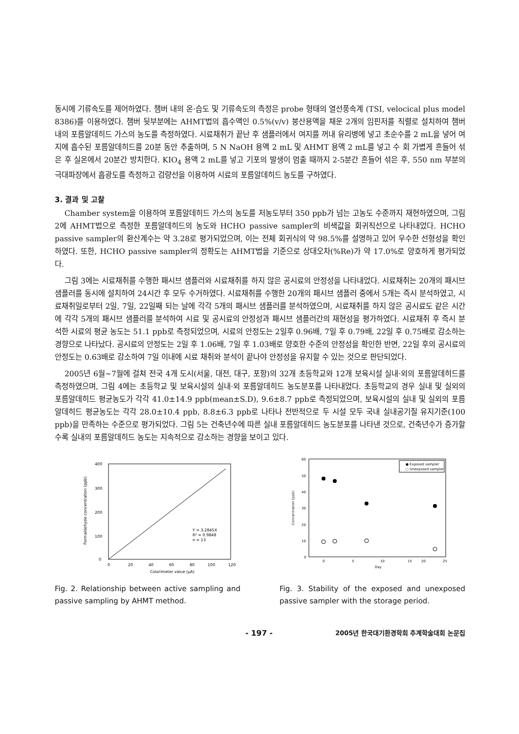동시에 기류속도를 제어하였다. 챔버 내의 온·습도 및 기류속도의 측정은 probe 형태의 열선풍속계 (TSI, velocical plus model 8386)를 이용하였다. 챔버 뒷부분에는 AHMT법의 흡수액인 0.5%(v/v) 붕산용액을 채운 2개의 임핀저를 직렬로 설치하여 챔버 내의 포름알데히드 가스의 농도를 측정하였다. 시료채취가 끝난 후 샘플러에서 여지를 꺼내 유리병에 넣고 초순수를 2 mL을 넣어 여지에 흡수된 포름알데히드를 20분 동안 추출하며, 5 N NaOH 용액 2 mL 및 AHMT 용액 2 mL를 넣고 수 회 가볍게 흔들어 섞은 후 실온에서 20분간 방치한다. KIO<sub>4</sub> 용액 2 mL를 넣고 기포의 발생이 멈출 때까지 2-5분간 흔들어 섞은 후, 550 nm 부분의 극대파장에서 흡광도를 측정하고 검량선을 이용하여 시료의 포름알데히드 농도를 구하였다.
3. 결과 및 고찰
Chamber system을 이용하여 포름알데히드 가스의 농도를 저농도부터 350 ppb가 넘는 고농도 수준까지 재현하였으며, 그림 2에 AHMT법으로 측정한 포름알데히드의 농도와 HCHO passive sampler의 비색값을 회귀직선으로 나타내었다. HCHO passive sampler의 환산계수는 약 3.28로 평가되었으며, 이는 전체 회귀식의 약 98.5%를 설명하고 있어 우수한 선형성을 확인하였다. 또한, HCHO passive sampler의 정확도는 AHMT법을 기준으로 상대오차(%Re)가 약 17.0%로 양호하게 평가되었다.
그림 3에는 시료채취를 수행한 패시브 샘플러와 시료채취를 하지 않은 공시료의 안정성을 나타내었다. 시료채취는 20개의 패시브 샘플러를 동시에 설치하여 24시간 후 모두 수거하였다. 시료채취를 수행한 20개의 패시브 샘플러 중에서 5개는 즉시 분석하였고, 시료채취일로부터 2일, 7일, 22일째 되는 날에 각각 5개의 패시브 샘플러를 분석하였으며, 시료채취를 하지 않은 공시료도 같은 시간에 각각 5개의 패시브 샘플러를 분석하여 시료 및 공시료의 안정성과 패시브 샘플러간의 재현성을 평가하였다. 시료채취 후 즉시 분석한 시료의 평균 농도는 51.1 ppb로 측정되었으며, 시료의 안정도는 2일후 0.96배, 7일 후 0.79배, 22일 후 0.75배로 감소하는 경향으로 나타났다. 공시료의 안정도는 2일 후 1.06배, 7일 후 1.03배로 양호한 수준의 안정성을 확인한 반면, 22일 후의 공시료의 안정도는 0.63배로 감소하여 7일 이내에 시료 채취와 분석이 끝나야 안정성을 유지할 수 있는 것으로 판단되었다.
2005년 6월~7월에 걸쳐 전국 4개 도시(서울, 대전, 대구, 포항)의 32개 초등학교와 12개 보육시설 실내·외의 포름알데히드를 측정하였으며, 그림 4에는 초등학교 및 보육시설의 실내·외 포름알데히드 농도분포를 나타내었다. 초등학교의 경우 실내 및 실외의 포름알데히드 평균농도가 각각 41.0±14.9 ppb(mean±S.D), 9.6±8.7 ppb로 측정되었으며, 보육시설의 실내 및 실외의 포름알데히드 평균농도는 각각 28.0±10.4 ppb, 8.8±6.3 ppb로 나타나 전반적으로 두 시설 모두 국내 실내공기질 유지기준(100 ppb)을 만족하는 수준으로 평가되었다. 그림 5는 건축년수에 따른 실내 포름알데히드 농도분포를 나타낸 것으로, 건축년수가 증가할수록 실내의 포름알데히드 농도는 지속적으로 감소하는 경향을 보이고 있다.
400
300
200
100
0
0
20
40
60
80
100
120
Colorimeter value (μA)
Formaldehyde concentration (ppb)
Y = 3.2845X
R² = 0.9848
n = 13
Fig. 2. Relationship between active sampling and passive sampling by AHMT method.
● Exposed sampler
○ Unexposed sampler
60
50
40
30
20
10
0
0
5
10
15
20
25
Day
Concentration (ppb)
Fig. 3. Stability of the exposed and unexposed passive sampler with the storage period.
- 197 - 2005년 한국대기환경학회 추계학술대회 논문집